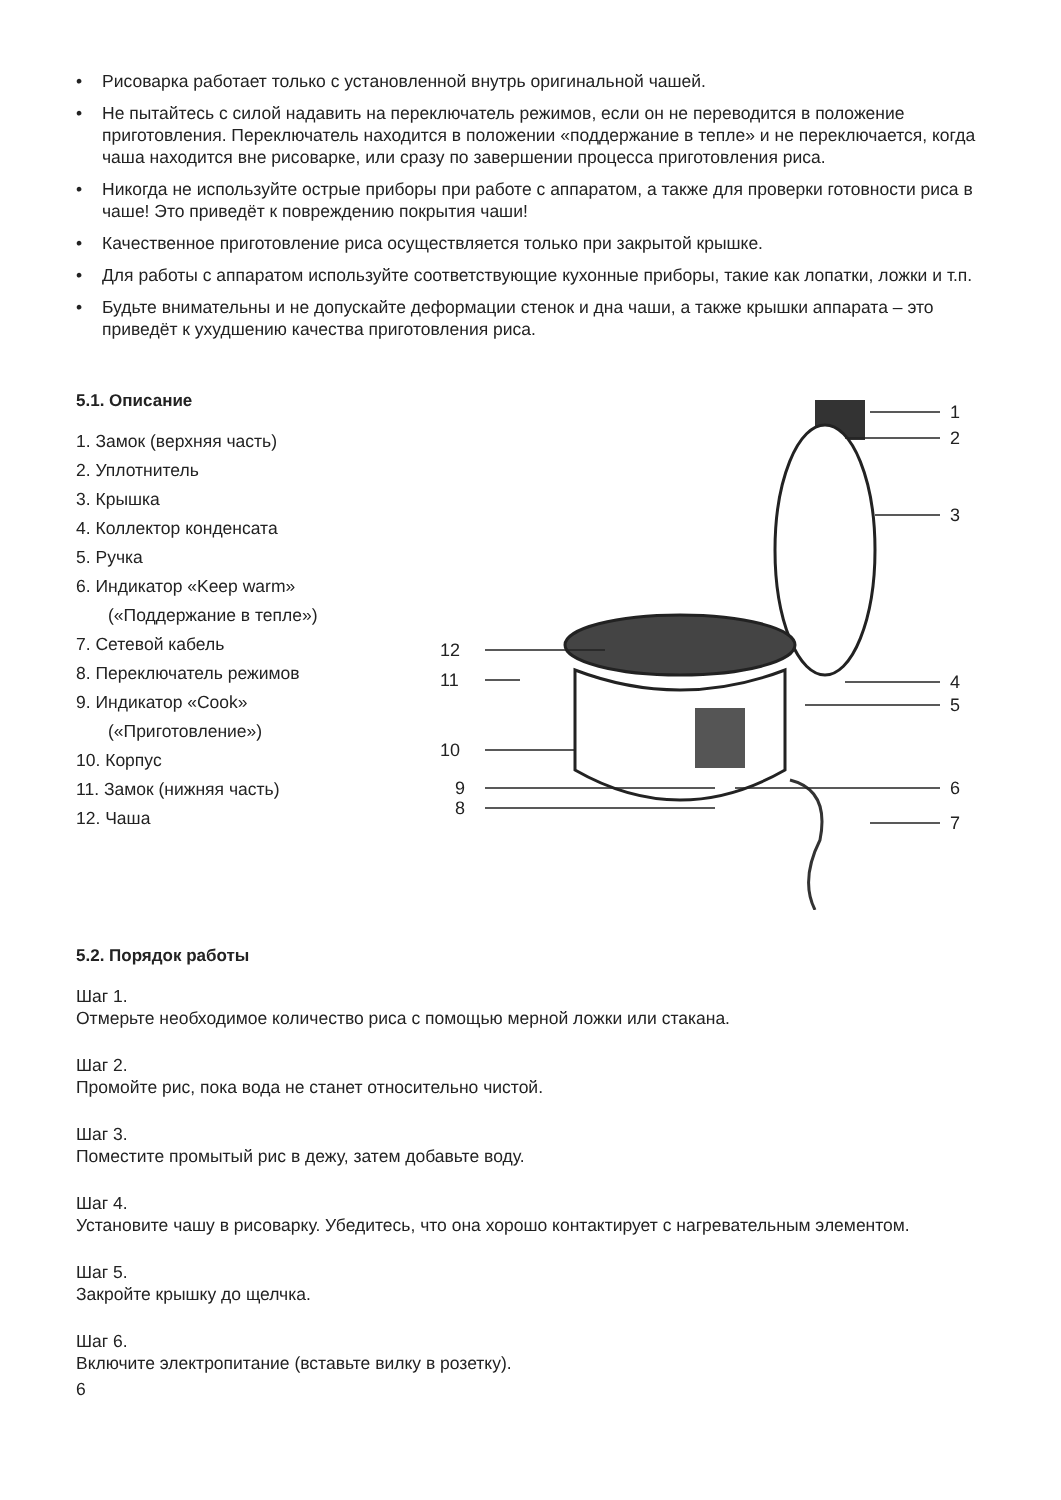• Рисоварка работает только с установленной внутрь оригинальной чашей.
• Не пытайтесь с силой надавить на переключатель режимов, если он не переводится в положение приготовления. Переключатель находится в положении «поддержание в тепле» и не переключается, когда чаша находится вне рисоварке, или сразу по завершении процесса приготовления риса.
• Никогда не используйте острые приборы при работе с аппаратом, а также для проверки готовности риса в чаше! Это приведёт к повреждению покрытия чаши!
• Качественное приготовление риса осуществляется только при закрытой крышке.
• Для работы с аппаратом используйте соответствующие кухонные приборы, такие как лопатки, ложки и т.п.
• Будьте внимательны и не допускайте деформации стенок и дна чаши, а также крышки аппарата – это приведёт к ухудшению качества приготовления риса.
5.1. Описание
1. Замок (верхняя часть)
2. Уплотнитель
3. Крышка
4. Коллектор конденсата
5. Ручка
6. Индикатор «Keep warm»
(«Поддержание в тепле»)
7. Сетевой кабель
8. Переключатель режимов
9. Индикатор «Cook»
(«Приготовление»)
10. Корпус
11. Замок (нижняя часть)
12. Чаша
1
2
3
12
11
4
5
10
9
8
6
7
5.2. Порядок работы
Шаг 1.
Отмерьте необходимое количество риса с помощью мерной ложки или стакана.
Шаг 2.
Промойте рис, пока вода не станет относительно чистой.
Шаг 3.
Поместите промытый рис в дежу, затем добавьте воду.
Шаг 4.
Установите чашу в рисоварку. Убедитесь, что она хорошо контактирует с нагревательным элементом.
Шаг 5.
Закройте крышку до щелчка.
Шаг 6.
Включите электропитание (вставьте вилку в розетку).
6